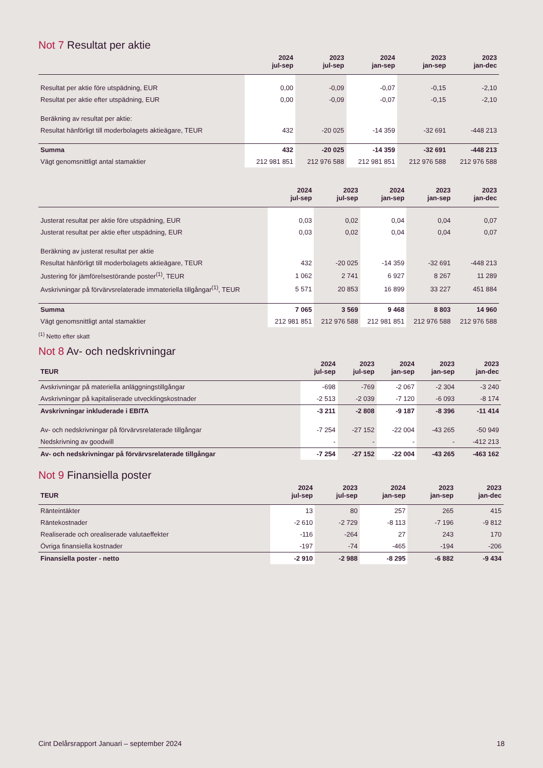Not 7 Resultat per aktie
| | 2024 jul-sep | 2023 jul-sep | 2024 jan-sep | 2023 jan-sep | 2023 jan-dec |
| --- | --- | --- | --- | --- | --- |
| Resultat per aktie före utspädning, EUR | 0,00 | -0,09 | -0,07 | -0,15 | -2,10 |
| Resultat per aktie efter utspädning, EUR | 0,00 | -0,09 | -0,07 | -0,15 | -2,10 |
| Beräkning av resultat per aktie: | | | | | |
| Resultat hänförligt till moderbolagets aktieägare, TEUR | 432 | -20 025 | -14 359 | -32 691 | -448 213 |
| Summa | 432 | -20 025 | -14 359 | -32 691 | -448 213 |
| Vägt genomsnittligt antal stamaktier | 212 981 851 | 212 976 588 | 212 981 851 | 212 976 588 | 212 976 588 |
| | 2024 jul-sep | 2023 jul-sep | 2024 jan-sep | 2023 jan-sep | 2023 jan-dec |
| --- | --- | --- | --- | --- | --- |
| Justerat resultat per aktie före utspädning, EUR | 0,03 | 0,02 | 0,04 | 0,04 | 0,07 |
| Justerat resultat per aktie efter utspädning, EUR | 0,03 | 0,02 | 0,04 | 0,04 | 0,07 |
| Beräkning av justerat resultat per aktie | | | | | |
| Resultat hänförligt till moderbolagets aktieägare, TEUR | 432 | -20 025 | -14 359 | -32 691 | -448 213 |
| Justering för jämförelsestörande poster<sup>(1)</sup>, TEUR | 1 062 | 2 741 | 6 927 | 8 267 | 11 289 |
| Avskrivningar på förvärvsrelaterade immateriella tillgångar<sup>(1)</sup>, TEUR | 5 571 | 20 853 | 16 899 | 33 227 | 451 884 |
| Summa | 7 065 | 3 569 | 9 468 | 8 803 | 14 960 |
| Vägt genomsnittligt antal stamaktier | 212 981 851 | 212 976 588 | 212 981 851 | 212 976 588 | 212 976 588 |
<sup>(1)</sup> Netto efter skatt
Not 8 Av- och nedskrivningar
| TEUR | 2024 jul-sep | 2023 jul-sep | 2024 jan-sep | 2023 jan-sep | 2023 jan-dec |
| --- | --- | --- | --- | --- | --- |
| Avskrivningar på materiella anläggningstillgångar | -698 | -769 | -2 067 | -2 304 | -3 240 |
| Avskrivningar på kapitaliserade utvecklingskostnader | -2 513 | -2 039 | -7 120 | -6 093 | -8 174 |
| Avskrivningar inkluderade i EBITA | -3 211 | -2 808 | -9 187 | -8 396 | -11 414 |
| Av- och nedskrivningar på förvärvsrelaterade tillgångar | -7 254 | -27 152 | -22 004 | -43 265 | -50 949 |
| Nedskrivning av goodwill | - | - | - | - | -412 213 |
| Av- och nedskrivningar på förvärvsrelaterade tillgångar | -7 254 | -27 152 | -22 004 | -43 265 | -463 162 |
Not 9 Finansiella poster
| TEUR | 2024 jul-sep | 2023 jul-sep | 2024 jan-sep | 2023 jan-sep | 2023 jan-dec |
| --- | --- | --- | --- | --- | --- |
| Ränteintäkter | 13 | 80 | 257 | 265 | 415 |
| Räntekostnader | -2 610 | -2 729 | -8 113 | -7 196 | -9 812 |
| Realiserade och orealiserade valutaeffekter | -116 | -264 | 27 | 243 | 170 |
| Övriga finansiella kostnader | -197 | -74 | -465 | -194 | -206 |
| Finansiella poster - netto | -2 910 | -2 988 | -8 295 | -6 882 | -9 434 |
Cint Delårsrapport Januari – september 2024 18